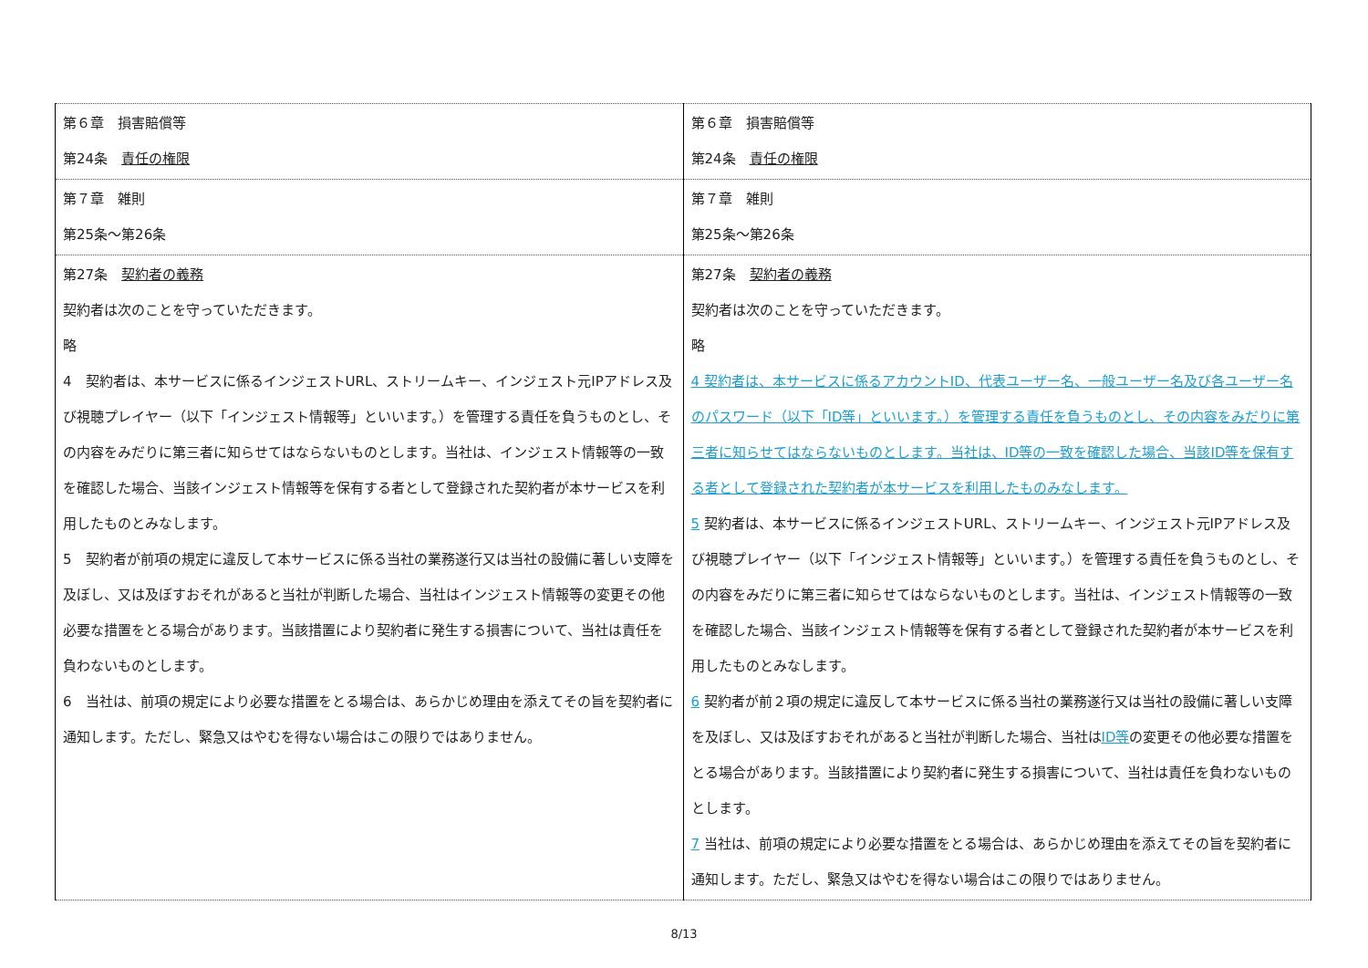| 第６章 損害賠償等 第24条 責任の権限 | 第６章 損害賠償等 第24条 責任の権限 |
| 第７章 雑則 第25条～第26条 | 第７章 雑則 第25条～第26条 |
| 第27条 契約者の義務 契約者は次のことを守っていただきます。 略 4 契約者は、本サービスに係るインジェストURL、ストリームキー、インジェスト元IPアドレス及び視聴プレイヤー（以下「インジェスト情報等」といいます。）を管理する責任を負うものとし、その内容をみだりに第三者に知らせてはならないものとします。当社は、インジェスト情報等の一致を確認した場合、当該インジェスト情報等を保有する者として登録された契約者が本サービスを利用したものとみなします。 5 契約者が前項の規定に違反して本サービスに係る当社の業務遂行又は当社の設備に著しい支障を及ぼし、又は及ぼすおそれがあると当社が判断した場合、当社はインジェスト情報等の変更その他必要な措置をとる場合があります。当該措置により契約者に発生する損害について、当社は責任を負わないものとします。 6 当社は、前項の規定により必要な措置をとる場合は、あらかじめ理由を添えてその旨を契約者に通知します。ただし、緊急又はやむを得ない場合はこの限りではありません。 | 第27条 契約者の義務 契約者は次のことを守っていただきます。 略 4 契約者は、本サービスに係るアカウントID、代表ユーザー名、一般ユーザー名及び各ユーザー名のパスワード（以下「ID等」といいます。）を管理する責任を負うものとし、その内容をみだりに第三者に知らせてはならないものとします。当社は、ID等の一致を確認した場合、当該ID等を保有する者として登録された契約者が本サービスを利用したものみなします。 5 契約者は、本サービスに係るインジェストURL、ストリームキー、インジェスト元IPアドレス及び視聴プレイヤー（以下「インジェスト情報等」といいます。）を管理する責任を負うものとし、その内容をみだりに第三者に知らせてはならないものとします。当社は、インジェスト情報等の一致を確認した場合、当該インジェスト情報等を保有する者として登録された契約者が本サービスを利用したものとみなします。 6 契約者が前２項の規定に違反して本サービスに係る当社の業務遂行又は当社の設備に著しい支障を及ぼし、又は及ぼすおそれがあると当社が判断した場合、当社は ID等 の変更その他必要な措置をとる場合があります。当該措置により契約者に発生する損害について、当社は責任を負わないものとします。 7 当社は、前項の規定により必要な措置をとる場合は、あらかじめ理由を添えてその旨を契約者に通知します。ただし、緊急又はやむを得ない場合はこの限りではありません。 |
8/13